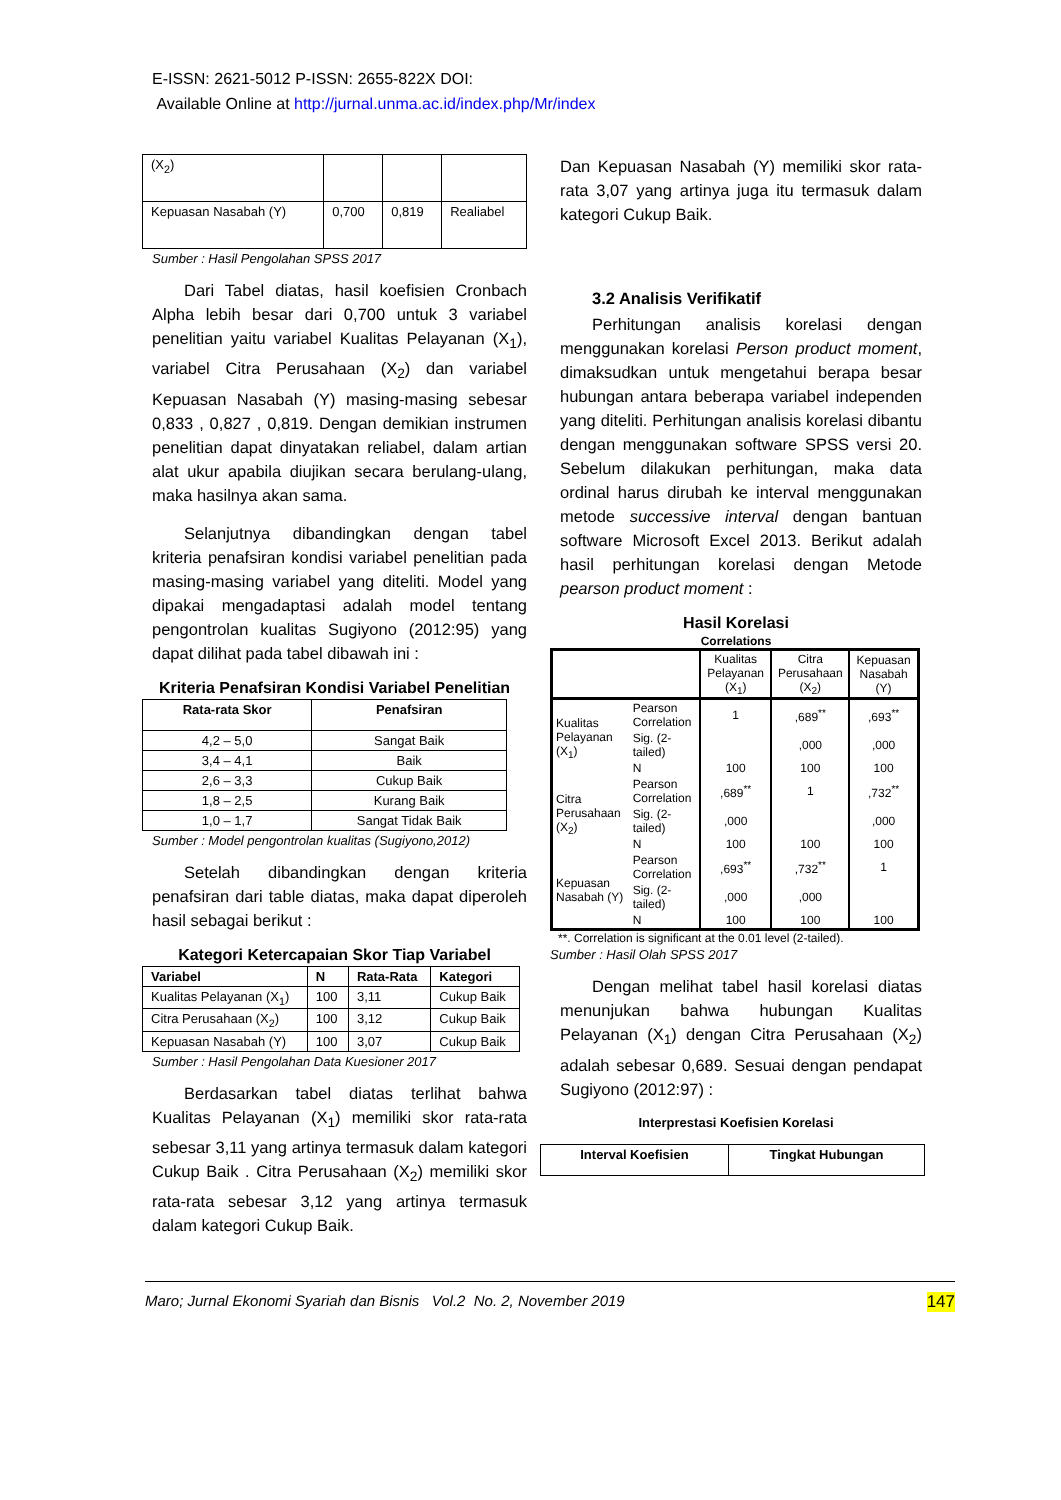E-ISSN: 2621-5012 P-ISSN: 2655-822X DOI:
Available Online at http://jurnal.unma.ac.id/index.php/Mr/index
| (X<sub>2</sub>) | | | |
| Kepuasan Nasabah (Y) | 0,700 | 0,819 | Realiabel |
Sumber : Hasil Pengolahan SPSS 2017
Dari Tabel diatas, hasil koefisien Cronbach Alpha lebih besar dari 0,700 untuk 3 variabel penelitian yaitu variabel Kualitas Pelayanan (X<sub>1</sub>), variabel Citra Perusahaan (X<sub>2</sub>) dan variabel Kepuasan Nasabah (Y) masing-masing sebesar 0,833 , 0,827 , 0,819. Dengan demikian instrumen penelitian dapat dinyatakan reliabel, dalam artian alat ukur apabila diujikan secara berulang-ulang, maka hasilnya akan sama.
Selanjutnya dibandingkan dengan tabel kriteria penafsiran kondisi variabel penelitian pada masing-masing variabel yang diteliti. Model yang dipakai mengadaptasi adalah model tentang pengontrolan kualitas Sugiyono (2012:95) yang dapat dilihat pada tabel dibawah ini :
Kriteria Penafsiran Kondisi Variabel Penelitian
| Rata-rata Skor | Penafsiran |
| --- | --- |
| 4,2 – 5,0 | Sangat Baik |
| 3,4 – 4,1 | Baik |
| 2,6 – 3,3 | Cukup Baik |
| 1,8 – 2,5 | Kurang Baik |
| 1,0 – 1,7 | Sangat Tidak Baik |
Sumber : Model pengontrolan kualitas (Sugiyono,2012)
Setelah dibandingkan dengan kriteria penafsiran dari table diatas, maka dapat diperoleh hasil sebagai berikut :
Kategori Ketercapaian Skor Tiap Variabel
| Variabel | N | Rata-Rata | Kategori |
| --- | --- | --- | --- |
| Kualitas Pelayanan (X<sub>1</sub>) | 100 | 3,11 | Cukup Baik |
| Citra Perusahaan (X<sub>2</sub>) | 100 | 3,12 | Cukup Baik |
| Kepuasan Nasabah (Y) | 100 | 3,07 | Cukup Baik |
Sumber : Hasil Pengolahan Data Kuesioner 2017
Berdasarkan tabel diatas terlihat bahwa Kualitas Pelayanan (X<sub>1</sub>) memiliki skor rata-rata sebesar 3,11 yang artinya termasuk dalam kategori Cukup Baik . Citra Perusahaan (X<sub>2</sub>) memiliki skor rata-rata sebesar 3,12 yang artinya termasuk dalam kategori Cukup Baik.
Dan Kepuasan Nasabah (Y) memiliki skor rata-rata 3,07 yang artinya juga itu termasuk dalam kategori Cukup Baik.
3.2 Analisis Verifikatif
Perhitungan analisis korelasi dengan menggunakan korelasi Person product moment, dimaksudkan untuk mengetahui berapa besar hubungan antara beberapa variabel independen yang diteliti. Perhitungan analisis korelasi dibantu dengan menggunakan software SPSS versi 20. Sebelum dilakukan perhitungan, maka data ordinal harus dirubah ke interval menggunakan metode successive interval dengan bantuan software Microsoft Excel 2013. Berikut adalah hasil perhitungan korelasi dengan Metode pearson product moment :
Hasil Korelasi
Correlations
| | | Kualitas Pelayanan (X<sub>1</sub>) | Citra Perusahaan (X<sub>2</sub>) | Kepuasan Nasabah (Y) |
| Kualitas Pelayanan (X<sub>1</sub>) | Pearson Correlation | 1 | ,689<sup>**</sup> | ,693<sup>**</sup> |
| | Sig. (2-tailed) | | ,000 | ,000 |
| | N | 100 | 100 | 100 |
| Citra Perusahaan (X<sub>2</sub>) | Pearson Correlation | ,689<sup>**</sup> | 1 | ,732<sup>**</sup> |
| | Sig. (2-tailed) | ,000 | | ,000 |
| | N | 100 | 100 | 100 |
| Kepuasan Nasabah (Y) | Pearson Correlation | ,693<sup>**</sup> | ,732<sup>**</sup> | 1 |
| | Sig. (2-tailed) | ,000 | ,000 | |
| | N | 100 | 100 | 100 |
**. Correlation is significant at the 0.01 level (2-tailed).
Sumber : Hasil Olah SPSS 2017
Dengan melihat tabel hasil korelasi diatas menunjukan bahwa hubungan Kualitas Pelayanan (X<sub>1</sub>) dengan Citra Perusahaan (X<sub>2</sub>) adalah sebesar 0,689. Sesuai dengan pendapat Sugiyono (2012:97) :
Interprestasi Koefisien Korelasi
| Interval Koefisien | Tingkat Hubungan |
| --- | --- |
Maro; Jurnal Ekonomi Syariah dan Bisnis Vol.2 No. 2, November 2019 147